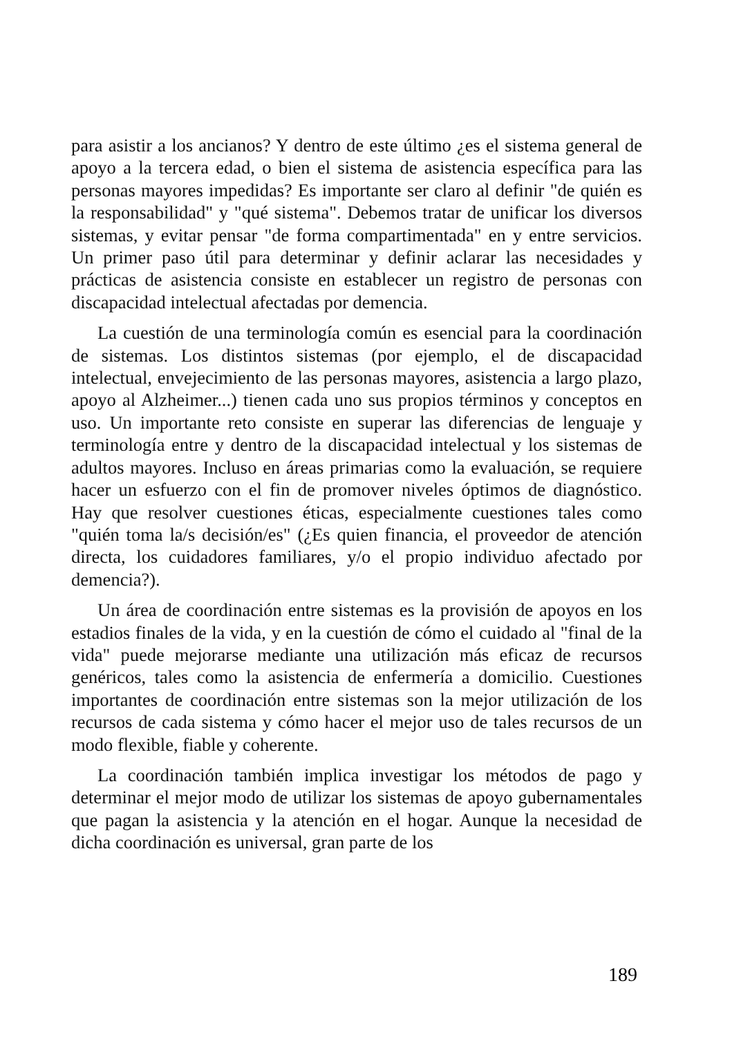para asistir a los ancianos? Y dentro de este último ¿es el sistema general de apoyo a la tercera edad, o bien el sistema de asistencia específica para las personas mayores impedidas? Es importante ser claro al definir "de quién es la responsabilidad" y "qué sistema". Debemos tratar de unificar los diversos sistemas, y evitar pensar "de forma compartimentada" en y entre servicios. Un primer paso útil para determinar y definir aclarar las necesidades y prácticas de asistencia consiste en establecer un registro de personas con discapacidad intelectual afectadas por demencia.
La cuestión de una terminología común es esencial para la coordinación de sistemas. Los distintos sistemas (por ejemplo, el de discapacidad intelectual, envejecimiento de las personas mayores, asistencia a largo plazo, apoyo al Alzheimer...) tienen cada uno sus propios términos y conceptos en uso. Un importante reto consiste en superar las diferencias de lenguaje y terminología entre y dentro de la discapacidad intelectual y los sistemas de adultos mayores. Incluso en áreas primarias como la evaluación, se requiere hacer un esfuerzo con el fin de promover niveles óptimos de diagnóstico. Hay que resolver cuestiones éticas, especialmente cuestiones tales como "quién toma la/s decisión/es" (¿Es quien financia, el proveedor de atención directa, los cuidadores familiares, y/o el propio individuo afectado por demencia?).
Un área de coordinación entre sistemas es la provisión de apoyos en los estadios finales de la vida, y en la cuestión de cómo el cuidado al "final de la vida" puede mejorarse mediante una utilización más eficaz de recursos genéricos, tales como la asistencia de enfermería a domicilio. Cuestiones importantes de coordinación entre sistemas son la mejor utilización de los recursos de cada sistema y cómo hacer el mejor uso de tales recursos de un modo flexible, fiable y coherente.
La coordinación también implica investigar los métodos de pago y determinar el mejor modo de utilizar los sistemas de apoyo gubernamentales que pagan la asistencia y la atención en el hogar. Aunque la necesidad de dicha coordinación es universal, gran parte de los
189